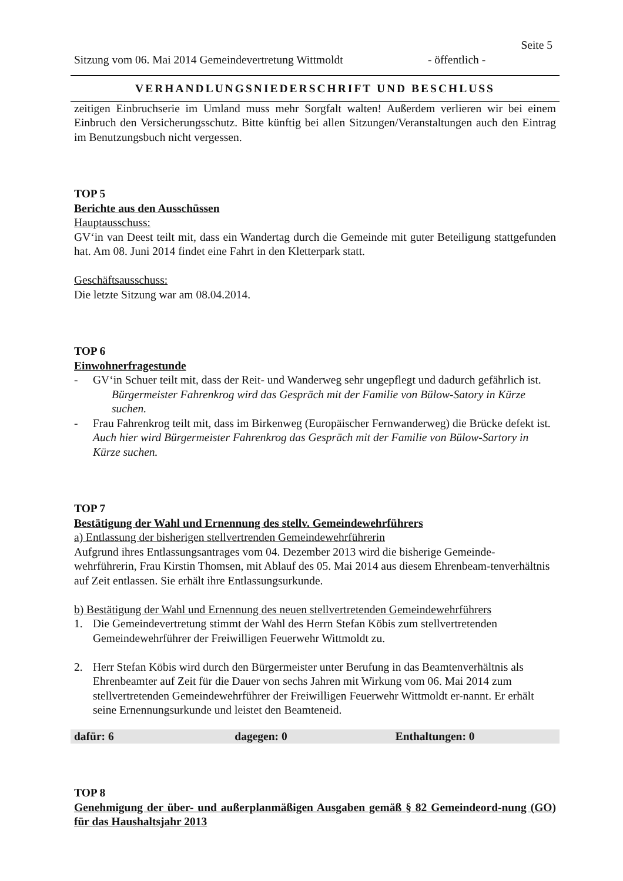Seite 5
Sitzung vom 06. Mai 2014 Gemeindevertretung Wittmoldt - öffentlich -
VERHANDLUNGSNIEDERSCHRIFT UND BESCHLUSS
zeitigen Einbruchserie im Umland muss mehr Sorgfalt walten! Außerdem verlieren wir bei einem Einbruch den Versicherungsschutz. Bitte künftig bei allen Sitzungen/Veranstaltungen auch den Eintrag im Benutzungsbuch nicht vergessen.
TOP 5
Berichte aus den Ausschüssen
Hauptausschuss:
GV‘in van Deest teilt mit, dass ein Wandertag durch die Gemeinde mit guter Beteiligung stattgefunden hat. Am 08. Juni 2014 findet eine Fahrt in den Kletterpark statt.
Geschäftsausschuss:
Die letzte Sitzung war am 08.04.2014.
TOP 6
Einwohnerfragestunde
- GV‘in Schuer teilt mit, dass der Reit- und Wanderweg sehr ungepflegt und dadurch gefährlich ist.
Bürgermeister Fahrenkrog wird das Gespräch mit der Familie von Bülow-Satory in Kürze suchen.
- Frau Fahrenkrog teilt mit, dass im Birkenweg (Europäischer Fernwanderweg) die Brücke defekt ist. Auch hier wird Bürgermeister Fahrenkrog das Gespräch mit der Familie von Bülow-Sartory in Kürze suchen.
TOP 7
Bestätigung der Wahl und Ernennung des stellv. Gemeindewehrführers
a) Entlassung der bisherigen stellvertrenden Gemeindewehrführerin
Aufgrund ihres Entlassungsantrages vom 04. Dezember 2013 wird die bisherige Gemeinde-wehrführerin, Frau Kirstin Thomsen, mit Ablauf des 05. Mai 2014 aus diesem Ehrenbeam-tenverhältnis auf Zeit entlassen. Sie erhält ihre Entlassungsurkunde.
b) Bestätigung der Wahl und Ernennung des neuen stellvertretenden Gemeindewehrführers
1. Die Gemeindevertretung stimmt der Wahl des Herrn Stefan Köbis zum stellvertretenden Gemeindewehrführer der Freiwilligen Feuerwehr Wittmoldt zu.
2. Herr Stefan Köbis wird durch den Bürgermeister unter Berufung in das Beamtenverhältnis als Ehrenbeamter auf Zeit für die Dauer von sechs Jahren mit Wirkung vom 06. Mai 2014 zum stellvertretenden Gemeindewehrführer der Freiwilligen Feuerwehr Wittmoldt er-nannt. Er erhält seine Ernennungsurkunde und leistet den Beamteneid.
dafür: 6 dagegen: 0 Enthaltungen: 0
TOP 8
Genehmigung der über- und außerplanmäßigen Ausgaben gemäß § 82 Gemeindeord-nung (GO) für das Haushaltsjahr 2013